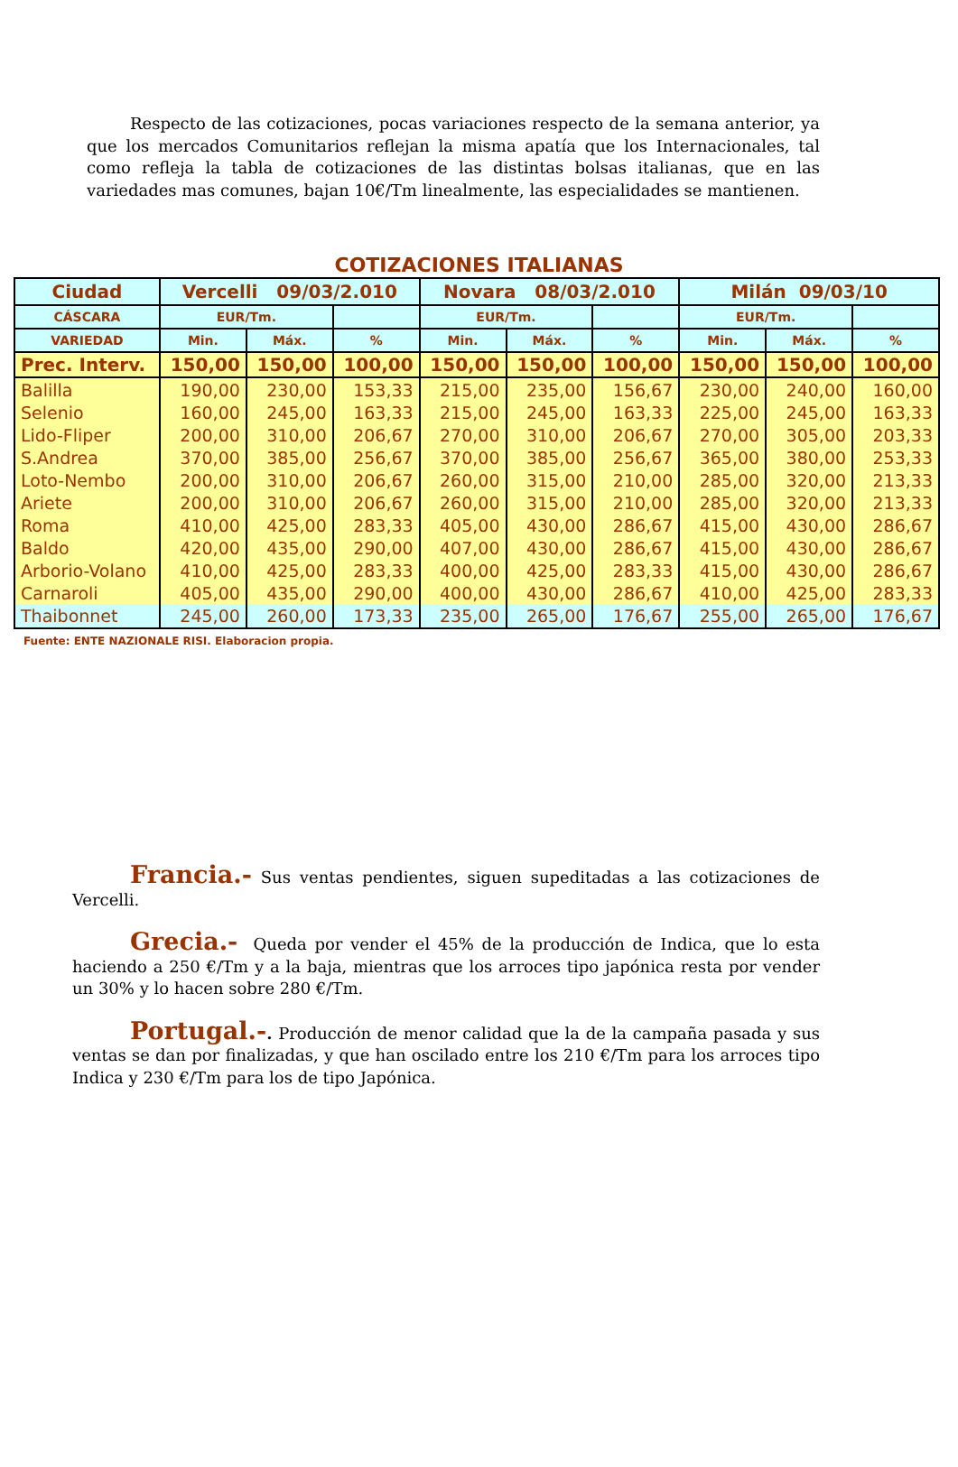Respecto de las cotizaciones, pocas variaciones respecto de la semana anterior, ya que los mercados Comunitarios reflejan la misma apatía que los Internacionales, tal como refleja la tabla de cotizaciones de las distintas bolsas italianas, que en las variedades mas comunes, bajan 10€/Tm linealmente, las especialidades se mantienen.
COTIZACIONES ITALIANAS
| Ciudad | Vercelli 09/03/2.010 | | | Novara 08/03/2.010 | | | Milán 09/03/10 | | |
| --- | --- | --- | --- | --- | --- | --- | --- | --- | --- |
| CÁSCARA | EUR/Tm. | | | EUR/Tm. | | | EUR/Tm. | | |
| VARIEDAD | Min. | Máx. | % | Min. | Máx. | % | Min. | Máx. | % |
| Prec. Interv. | 150,00 | 150,00 | 100,00 | 150,00 | 150,00 | 100,00 | 150,00 | 150,00 | 100,00 |
| Balilla | 190,00 | 230,00 | 153,33 | 215,00 | 235,00 | 156,67 | 230,00 | 240,00 | 160,00 |
| Selenio | 160,00 | 245,00 | 163,33 | 215,00 | 245,00 | 163,33 | 225,00 | 245,00 | 163,33 |
| Lido-Fliper | 200,00 | 310,00 | 206,67 | 270,00 | 310,00 | 206,67 | 270,00 | 305,00 | 203,33 |
| S.Andrea | 370,00 | 385,00 | 256,67 | 370,00 | 385,00 | 256,67 | 365,00 | 380,00 | 253,33 |
| Loto-Nembo | 200,00 | 310,00 | 206,67 | 260,00 | 315,00 | 210,00 | 285,00 | 320,00 | 213,33 |
| Ariete | 200,00 | 310,00 | 206,67 | 260,00 | 315,00 | 210,00 | 285,00 | 320,00 | 213,33 |
| Roma | 410,00 | 425,00 | 283,33 | 405,00 | 430,00 | 286,67 | 415,00 | 430,00 | 286,67 |
| Baldo | 420,00 | 435,00 | 290,00 | 407,00 | 430,00 | 286,67 | 415,00 | 430,00 | 286,67 |
| Arborio-Volano | 410,00 | 425,00 | 283,33 | 400,00 | 425,00 | 283,33 | 415,00 | 430,00 | 286,67 |
| Carnaroli | 405,00 | 435,00 | 290,00 | 400,00 | 430,00 | 286,67 | 410,00 | 425,00 | 283,33 |
| Thaibonnet | 245,00 | 260,00 | 173,33 | 235,00 | 265,00 | 176,67 | 255,00 | 265,00 | 176,67 |
Fuente: ENTE NAZIONALE RISI. Elaboracion propia.
Francia.- Sus ventas pendientes, siguen supeditadas a las cotizaciones de Vercelli.
Grecia.- Queda por vender el 45% de la producción de Indica, que lo esta haciendo a 250 €/Tm y a la baja, mientras que los arroces tipo japónica resta por vender un 30% y lo hacen sobre 280 €/Tm.
Portugal.-. Producción de menor calidad que la de la campaña pasada y sus ventas se dan por finalizadas, y que han oscilado entre los 210 €/Tm para los arroces tipo Indica y 230 €/Tm para los de tipo Japónica.